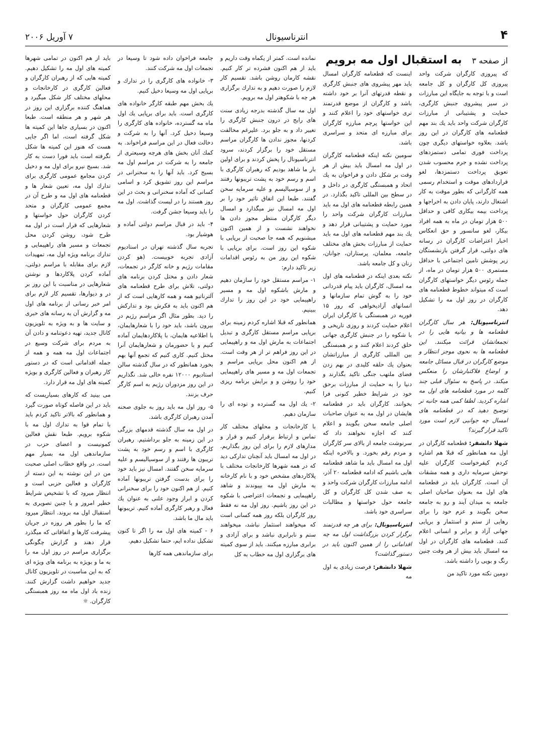۴ انترناسیونال ۷ آوریل ۲۰۰۶
از صفحه ۳ به استقبال اول مه برویم
که پیروزی کارگران شرکت واحد پیروزی کل کارگران و کل جامعه است و با توجه به جایگاه این مبارزات در سیر پیشروی جنبش کارگری، حمایت و پشتیبانی از مبارزات کارگران شرکت واحد باید یك بند مهم قطعنامه های کارگران در این روز باشد. بعلاوه خواستهای دیگری چون پرداخت فوری تمامی دستمزدهای پرداخت نشده و جرم محسوب شدن تعویق پرداخت دستمزدها، لغو قراردادهای موقت و استخدام رسمی همه کارگرانی که بطور موقت به کار اشتغال دارند، پایان دادن به اخراجها و پرداخت بیمه بیکاری کافی و حداقل ۵۰۰ هزار تومان در ماه به همه افراد بیکار، لغو سانسور و حق انعکاس اخبار اعتراضات کارگران در رسانه های دولتی، قرار گرفتن بازنشستگان زیر پوشش تامین اجتماعی با حداقل مستمری ۵۰۰ هزار تومان در ماه، از جمله رئوس دیگر خواستهای کارگران است که میتواند خطوط قطعنامه های کارگران در روز اول مه را تشکیل دهد.
انترناسیونال: هر سال کارگران قطعنامه ها و بیانیه هایی را در تجمعاتشان قرائت میکنند. این قطعنامه ها به نحوی موجز انتظار و موضع کارگران در قبال مسائل جامعه و اوضاع فلاکتبارشان را منعکس میکند. در پاسخ به سئوال قبلی چند کلمه در مورد قطعنامه های اول مه اشاره کردید. لطفا کمی همه جانبه تر توضیح دهید که در قطعنامه های امسال چه جوانبی لازم است مورد تاکید قرار گیرند؟
شهلا دانشفر: قطعنامه کارگران در اول مه همانطور که قبلا هم اشاره کردم کیفرخواست کارگران علیه توحش سرمایه داری و همه مشقات آن است. کارگران باید در قطعنامه های اول مه بعنوان صاحبان اصلی جامعه به میدان آیند و رو به جامعه سخن بگویند و عزم خود را برای رهایی از ستم و استثمار و برپایی جهانی آزاد و برابر و انسانی اعلام کنند. قطعنامه های کارگران در اول مه امسال باید بیش از هر وقت چنین رنگ و بویی را داشته باشد.
دومین نکته مورد تاکید من
اینست که قطعنامه کارگران امسال باید مهر پیشروی های جنبش کارگری و نقطه قدرتهای آنرا بر خود داشته باشد و کارگران از موضع قدرتمند تری خواستهای خود را اعلام کنند و این خواستها پرچم مبارزه کارگران برای مبارزه ای متحد و سراسری باشد.
سومین نکته اینکه قطعنامه کارگران در اول مه امسال باید بیش از هر وقت بر شکل دادن و فراخوان به یك اتحاد و همبستگی کارگری در داخل و در سطح بین المللی تاکید بگذارد. در همین رابطه قطعنامه های اول مه باید مبارزات کارگران شرکت واحد را مورد حمایت و پشتیبانی قرار دهد و یك بند مهم قطعنامه های اول مه باید حمایت از مبارزات بخش های مختلف جامعه، معلمان، پرستاران، جوانان، زنان و کل جامعه باشد.
نکته بعدی اینکه در قطعنامه های اول مه امسال، کارگران باید پیام قدردانی خود را به گوش تمام سازمانها و انسانهای آزادیخواهی که روز ۱۵ فوریه در همبستگی با کارگران ایران اعلام حمایت کردند و روزی تاریخی و با شکوه را در جنبش کارگری جهانی خلق کردند اعلام کنند و بر همبستگی بین المللی کارگری از مبارزاتشان بعنوان یك حلقه کلیدی در بهم زدن فضای ملتهب جنگی تاکید بگذارند و دنیا را به حمایت از مبارزات برحق خود در شرایط خطیر کنونی فرا بخوانند. کارگران باید در قطعنامه هایشان در اول مه به عنوان صاحبات اصلی جامعه سخن بگویند و اعلام کنند که اجازه نخواهند داد که سرنوشت جامعه از بالای سر کارگران و مردم رقم بخورد. و بالاخره اینکه اول مه امسال باید ما شاهد قطعنامه هایی باشیم که ادامه قطعنامه ۲۰ آذر، ادامه مبارزات کارگران شرکت واحد و به صف شدن کل کارگران و کل جامعه حول خواستها و مطالبات سراسری خود باشد.
انترناسیونال: برای هر چه قدرتمند برگزار کردن بزرگداشت اول مه چه اقداماتی را از همین اکنون باید در دستور گذاشت؟
شهلا دانشفر: فرصت زیادی به اول مه
نمانده است. کمتر از یکماه وقت داریم و باید از هم اکنون فشرده تر کار کنیم. نقشه کارمان روشن باشد. تقسیم کار لازم را صورت دهیم و به تدارك برگزاری هر چه با شکوهتر اول مه برویم.
اول مه سال گذشته بدرجه زیادی سنت های رایج در درون جنبش کارگری را تغییر داد و به جلو برد. علیرغم مخالفت کردنها، مجوز ندادن ها کارگران مراسم مستقل خود را برگزار کردند، سرود انترناسیونال را پخش کردند و برای اولین بار ما شاهد بودیم که رهبران کارگری با اسم و رسم خود به پشت تریبونها رفتند و از سوسیالیسم و علیه سرمایه سخن گفتند. طبعا این اتفاق تاثیر خود را بر اول مه امسال نیز میگذارد و امسال دیگر کارگران منتظر مجوز دادن ها نخواهند نشست و از همین اکنون میشنویم که همه جا صحبت از برپایی با شکوه این روز است. برای برپایی با شکوه این روز من به رئوس اقدامات زیر تاکید دارم:
۱- مراسم مستقل خود را سازمان دهیم و مارش باشکوه اول مه و مسیر راهپیمایی خود در این روز را تدارك ببینیم.
همانطور که قبلا اشاره کردم زمینه برای برپایی مراسم مستقل کارگری و تبدیل اجتماعات به مارش اول مه و راهپیمایی در این روز فراهم تر از هر وقت است. از هم اکنون محل برپایی مراسم و تجمعات اول مه و مسیر های راهپیمایی خود را روشن و و برایش برنامه ریزی کنیم.
۲- یك اول مه گسترده و توده ای را سازمان دهیم.
با کارخانجات و محلهای مختلف کار تماس و ارتباط برقرار کنیم و قرار و مدارهای لازم را برای این روز بگذاریم. در اول مه امسال باید آنچنان تدارکی دید که در همه شهرها کارخانجات مختلف با پلاکاردهای مشخص خود و با نام کارخانه به مارش اول مه بپیوندند و شاهد راهپیمایی و تجمعات اعتراضی با شکوه در این روز باشیم. روز اول مه نه فقط روز کارگران بلکه روز همه کسانی است که میخواهند استثمار نباشد، میخواهند ستم و نابرابری نباشد و برای آزادی و برابری مبارزه میکنند. باید از سوی کمیته های برگزاری اول مه خطاب به کل
جامعه فراخوان داده شود تا وسیعا در تجمعات اول مه شرکت کنند.
۳- خانواده های کارگری را در تدارك و برپایی اول مه وسیعا دخیل کنیم.
یك بخش مهم طبقه کارگر خانواده های کارگری است. باید برای برپایی یك اول ماه مه گسترده، خانواده های کارگری را وسیعا دخیل کرد. آنها را به شرکت و دخالت فعال در این مراسم فراخواند. به کمك آنان بخش های هرچه وسیعتری از جامعه را به شرکت در مراسم اول مه بسیج کرد. باید آنها را به سخنرانی در مراسم این روز تشویق کرد و اسامی کسانی که آماده سخنرانی و بحث در این روز هستند را در لیست گذاشت. اول مه را باید وسیعا جشن گرفت.
۴- باید در قبال مراسم دولتی آماده و هوشیار بود.
تجربه سال گذشته تهران در استادیوم آزادی تجربه خوبیست. (هو کردن مقامات رژیم و خانه کارگر در تجمعات، شعار دادن و مختل کردن برنامه های دولتی، تلاش برای طرح قطعنامه های آلترناتیو همه و همه کارهایی است که از هم اکنون باید به فکرش بود و تدارکش را دید. بطور مثال اگر مراسم رژیم در بیرون باشد، باید خود را با شعارهایمان، با اطلاعیه هایمان، با پلاکاردهایمان آماده کنیم و با حضورمان و شعارهایمان آنرا مختل کنیم. کاری کنیم که تجمع آنها بهم بخورد همانطور که در سال گذشته سالن استادیوم ۱۲۰۰۰ نفره خالی شد. نگذاریم در این روز مزدوران رژیم به اسم کارگر حرف بزنند.
۵- روز اول مه باید روز به جلوی صحنه آمدن رهبران کارگری باشد.
در اول مه سال گذشته قدمهای بزرگی در این زمینه به جلو برداشتیم. رهبران کارگری با اسم و رسم خود به پشت تریبون ها رفتند و از سوسیالیسم و علیه سرمایه سخن گفتند. امسال نیز باید خود را برای بدست گرفتن تریبونها آماده کنیم. از هم اکنون خود را برای سخنرانی کردن و ابراز وجود علنی به عنوان یك فعال و رهبر کارگری آماده کنیم. تریبونها باید مال ما باشد.
۶ - کمیته های اول مه را اگر تا کنون تشکیل نداده ایم، حتما تشکیل دهیم.
برای سازماندهی همه کارها
باید از هم اکنون در تمامی شهرها کمیته های اول مه را تشکیل دهیم. کمیته هایی که از رهبران کارگران و فعالین کارگری در کارخانجات و محلهای مختلف کار شکل میگیرد و هماهنگ کننده برگزاری این روز در هر شهر و هر منطقه است. طبعا اکنون در بسیاری جاها این کمیته ها شکل گرفته است، اما اگر جایی هست که هنوز این کمیته ها شکل نگرفته است باید فورا دست به کار شد. بسیج نیرو برای اول مه و دخیل کردن مجامع عمومی کارگری برای تدارك اول مه، تعیین شعار ها و قطعنامه های اول مه و طرح آن در مجمع عمومی کارگران و متحد کردن کارگران حول خواستها و شعارهایی که قرار است در اول مه طرح شود، روشن کردن محل تجمعات و مسیر های راهپیمایی و تدارك برنامه ویژه اول مه، تمهیدات لازم برای مقابله با مراسم دولتی، آماده کردن پلاکاردها و نوشتن شعارهایی در مناسبت با این روز بر در و دیوارها، تقسیم کار لازم برای امر خبر رسانی از برنامه های اول مه و گزارش آن به رسانه های خبری و سایت ها و به ویژه به تلویزیون کانال جدید، تهیه دعوتنامه و دادن آن به مردم برای شرکت وسیع در اجتماعات اول مه همه و همه از جمله اقداماتی است که در دستور کار رهبران و فعالین کارگری و بویژه کمیته های اول مه قرار دارد.
می بینید که کارهای بسیاریست که باید در این فاصله کوتاه صورت گیرد و همانطور که بالاتر تاکید کردم باید با تمام قوا به تدارك اول مه با شکوه برویم. طبعا نقش فعالین کمونیست و اعضای حزب در سازماندهی اول مه بسیار مهم است. در واقع خطاب اصلی صحبت من در این نوشته به این دسته از کارگران و فعالین حزبی است و انتظار میرود که با تشخیص شرایط خطیر امروز و با چنین تصویری به استقبال اول مه بروند. انتظار میرود که ما را بطور هر روزه در جریان پیشرفت کارها و اتفاقاتی که میگذرد قرار دهند و گزارش چگونگی برگزاری مراسم در روز اول مه را به ما و بویژه به برنامه های ویژه ای که به این مناسبت در تلویزیون کانال جدید خواهیم داشت گزارش کنند. زنده باد اول ماه مه روز همبستگی کارگران. ☼